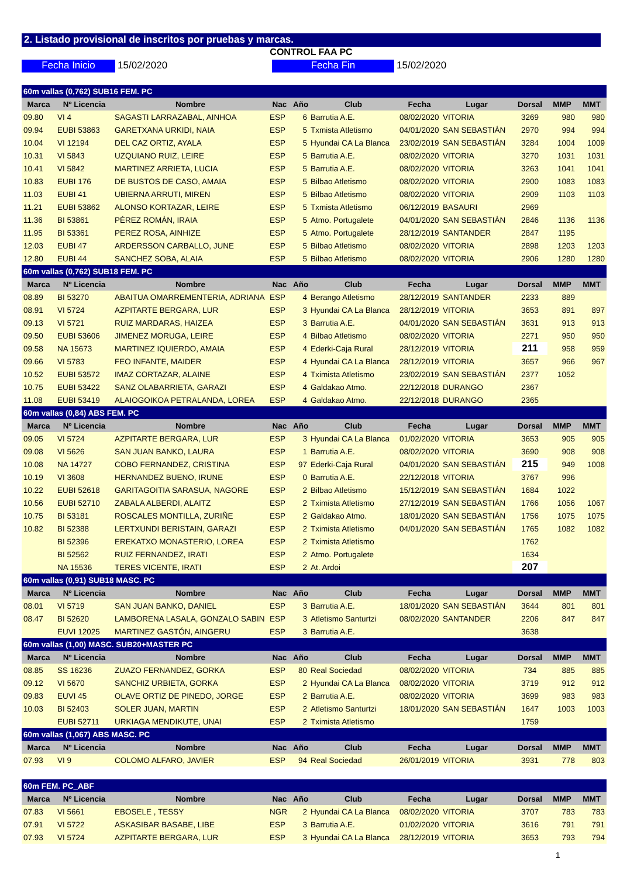2. Listado provisional de inscritos por pruebas y marcas.
CONTROL FAA PC
Fecha Inicio 15/02/2020 Fecha Fin 15/02/2020
| 60m vallas (0,762) SUB16 FEM. PC | | | | | | | | | | |
| Marca | Nº Licencia | Nombre | Nac | Año | Club | Fecha | Lugar | Dorsal | MMP | MMT |
| 09.80 | VI 4 | SAGASTI LARRAZABAL, AINHOA | ESP | 6 | Barrutia A.E. | 08/02/2020 | VITORIA | 3269 | 980 | 980 |
| 09.94 | EUBI 53863 | GARETXANA URKIDI, NAIA | ESP | 5 | Txmista Atletismo | 04/01/2020 | SAN SEBASTIÁN | 2970 | 994 | 994 |
| 10.04 | VI 12194 | DEL CAZ ORTIZ, AYALA | ESP | 5 | Hyundai CA La Blanca | 23/02/2019 | SAN SEBASTIÁN | 3284 | 1004 | 1009 |
| 10.31 | VI 5843 | UZQUIANO RUIZ, LEIRE | ESP | 5 | Barrutia A.E. | 08/02/2020 | VITORIA | 3270 | 1031 | 1031 |
| 10.41 | VI 5842 | MARTINEZ ARRIETA, LUCIA | ESP | 5 | Barrutia A.E. | 08/02/2020 | VITORIA | 3263 | 1041 | 1041 |
| 10.83 | EUBI 176 | DE BUSTOS DE CASO, AMAIA | ESP | 5 | Bilbao Atletismo | 08/02/2020 | VITORIA | 2900 | 1083 | 1083 |
| 11.03 | EUBI 41 | UBIERNA ARRUTI, MIREN | ESP | 5 | Bilbao Atletismo | 08/02/2020 | VITORIA | 2909 | 1103 | 1103 |
| 11.21 | EUBI 53862 | ALONSO KORTAZAR, LEIRE | ESP | 5 | Txmista Atletismo | 06/12/2019 | BASAURI | 2969 | | |
| 11.36 | BI 53861 | PÉREZ ROMÁN, IRAIA | ESP | 5 | Atmo. Portugalete | 04/01/2020 | SAN SEBASTIÁN | 2846 | 1136 | 1136 |
| 11.95 | BI 53361 | PEREZ ROSA, AINHIZE | ESP | 5 | Atmo. Portugalete | 28/12/2019 | SANTANDER | 2847 | 1195 | |
| 12.03 | EUBI 47 | ARDERSSON CARBALLO, JUNE | ESP | 5 | Bilbao Atletismo | 08/02/2020 | VITORIA | 2898 | 1203 | 1203 |
| 12.80 | EUBI 44 | SANCHEZ SOBA, ALAIA | ESP | 5 | Bilbao Atletismo | 08/02/2020 | VITORIA | 2906 | 1280 | 1280 |
| 60m vallas (0,762) SUB18 FEM. PC | | | | | | | | | | |
| Marca | Nº Licencia | Nombre | Nac | Año | Club | Fecha | Lugar | Dorsal | MMP | MMT |
| 08.89 | BI 53270 | ABAITUA OMARREMENTERIA, ADRIANA | ESP | 4 | Berango Atletismo | 28/12/2019 | SANTANDER | 2233 | 889 | |
| 08.91 | VI 5724 | AZPITARTE BERGARA, LUR | ESP | 3 | Hyundai CA La Blanca | 28/12/2019 | VITORIA | 3653 | 891 | 897 |
| 09.13 | VI 5721 | RUIZ MARDARAS, HAIZEA | ESP | 3 | Barrutia A.E. | 04/01/2020 | SAN SEBASTIÁN | 3631 | 913 | 913 |
| 09.50 | EUBI 53606 | JIMENEZ MORUGA, LEIRE | ESP | 4 | Bilbao Atletismo | 08/02/2020 | VITORIA | 2271 | 950 | 950 |
| 09.58 | NA 15673 | MARTINEZ IQUIERDO, AMAIA | ESP | 4 | Ederki-Caja Rural | 28/12/2019 | VITORIA | 211 | 958 | 959 |
| 09.66 | VI 5783 | FEO INFANTE, MAIDER | ESP | 4 | Hyundai CA La Blanca | 28/12/2019 | VITORIA | 3657 | 966 | 967 |
| 10.52 | EUBI 53572 | IMAZ CORTAZAR, ALAINE | ESP | 4 | Tximista Atletismo | 23/02/2019 | SAN SEBASTIÁN | 2377 | 1052 | |
| 10.75 | EUBI 53422 | SANZ OLABARRIETA, GARAZI | ESP | 4 | Galdakao Atmo. | 22/12/2018 | DURANGO | 2367 | | |
| 11.08 | EUBI 53419 | ALAIOGOIKOA PETRALANDA, LOREA | ESP | 4 | Galdakao Atmo. | 22/12/2018 | DURANGO | 2365 | | |
| 60m vallas (0,84) ABS FEM. PC | | | | | | | | | | |
| Marca | Nº Licencia | Nombre | Nac | Año | Club | Fecha | Lugar | Dorsal | MMP | MMT |
| 09.05 | VI 5724 | AZPITARTE BERGARA, LUR | ESP | 3 | Hyundai CA La Blanca | 01/02/2020 | VITORIA | 3653 | 905 | 905 |
| 09.08 | VI 5626 | SAN JUAN BANKO, LAURA | ESP | 1 | Barrutia A.E. | 08/02/2020 | VITORIA | 3690 | 908 | 908 |
| 10.08 | NA 14727 | COBO FERNANDEZ, CRISTINA | ESP | 97 | Ederki-Caja Rural | 04/01/2020 | SAN SEBASTIÁN | 215 | 949 | 1008 |
| 10.19 | VI 3608 | HERNANDEZ BUENO, IRUNE | ESP | 0 | Barrutia A.E. | 22/12/2018 | VITORIA | 3767 | 996 | |
| 10.22 | EUBI 52618 | GARITAGOITIA SARASUA, NAGORE | ESP | 2 | Bilbao Atletismo | 15/12/2019 | SAN SEBASTIÁN | 1684 | 1022 | |
| 10.56 | EUBI 52710 | ZABALA ALBERDI, ALAITZ | ESP | 2 | Tximista Atletismo | 27/12/2019 | SAN SEBASTIÁN | 1766 | 1056 | 1067 |
| 10.75 | BI 53181 | ROSCALES MONTILLA, ZURIÑE | ESP | 2 | Galdakao Atmo. | 18/01/2020 | SAN SEBASTIÁN | 1756 | 1075 | 1075 |
| 10.82 | BI 52388 | LERTXUNDI BERISTAIN, GARAZI | ESP | 2 | Tximista Atletismo | 04/01/2020 | SAN SEBASTIÁN | 1765 | 1082 | 1082 |
| | BI 52396 | EREKATXO MONASTERIO, LOREA | ESP | 2 | Tximista Atletismo | | | 1762 | | |
| | BI 52562 | RUIZ FERNANDEZ, IRATI | ESP | 2 | Atmo. Portugalete | | | 1634 | | |
| | NA 15536 | TERES VICENTE, IRATI | ESP | 2 | At. Ardoi | | | 207 | | |
| 60m vallas (0,91) SUB18 MASC. PC | | | | | | | | | | |
| Marca | Nº Licencia | Nombre | Nac | Año | Club | Fecha | Lugar | Dorsal | MMP | MMT |
| 08.01 | VI 5719 | SAN JUAN BANKO, DANIEL | ESP | 3 | Barrutia A.E. | 18/01/2020 | SAN SEBASTIÁN | 3644 | 801 | 801 |
| 08.47 | BI 52620 | LAMBORENA LASALA, GONZALO SABIN | ESP | 3 | Atletismo Santurtzi | 08/02/2020 | SANTANDER | 2206 | 847 | 847 |
| | EUVI 12025 | MARTINEZ GASTÓN, AINGERU | ESP | 3 | Barrutia A.E. | | | 3638 | | |
| 60m vallas (1,00) MASC. SUB20+MASTER PC | | | | | | | | | | |
| Marca | Nº Licencia | Nombre | Nac | Año | Club | Fecha | Lugar | Dorsal | MMP | MMT |
| 08.85 | SS 16236 | ZUAZO FERNANDEZ, GORKA | ESP | 80 | Real Sociedad | 08/02/2020 | VITORIA | 734 | 885 | 885 |
| 09.12 | VI 5670 | SANCHIZ URBIETA, GORKA | ESP | 2 | Hyundai CA La Blanca | 08/02/2020 | VITORIA | 3719 | 912 | 912 |
| 09.83 | EUVI 45 | OLAVE ORTIZ DE PINEDO, JORGE | ESP | 2 | Barrutia A.E. | 08/02/2020 | VITORIA | 3699 | 983 | 983 |
| 10.03 | BI 52403 | SOLER JUAN, MARTIN | ESP | 2 | Atletismo Santurtzi | 18/01/2020 | SAN SEBASTIÁN | 1647 | 1003 | 1003 |
| | EUBI 52711 | URKIAGA MENDIKUTE, UNAI | ESP | 2 | Tximista Atletismo | | | 1759 | | |
| 60m vallas (1,067) ABS MASC. PC | | | | | | | | | | |
| Marca | Nº Licencia | Nombre | Nac | Año | Club | Fecha | Lugar | Dorsal | MMP | MMT |
| 07.93 | VI 9 | COLOMO ALFARO, JAVIER | ESP | 94 | Real Sociedad | 26/01/2019 | VITORIA | 3931 | 778 | 803 |
| 60m FEM. PC_ABF | | | | | | | | | | |
| Marca | Nº Licencia | Nombre | Nac | Año | Club | Fecha | Lugar | Dorsal | MMP | MMT |
| 07.83 | VI 5661 | EBOSELE , TESSY | NGR | 2 | Hyundai CA La Blanca | 08/02/2020 | VITORIA | 3707 | 783 | 783 |
| 07.91 | VI 5722 | ASKASIBAR BASABE, LIBE | ESP | 3 | Barrutia A.E. | 01/02/2020 | VITORIA | 3616 | 791 | 791 |
| 07.93 | VI 5724 | AZPITARTE BERGARA, LUR | ESP | 3 | Hyundai CA La Blanca | 28/12/2019 | VITORIA | 3653 | 793 | 794 |
1